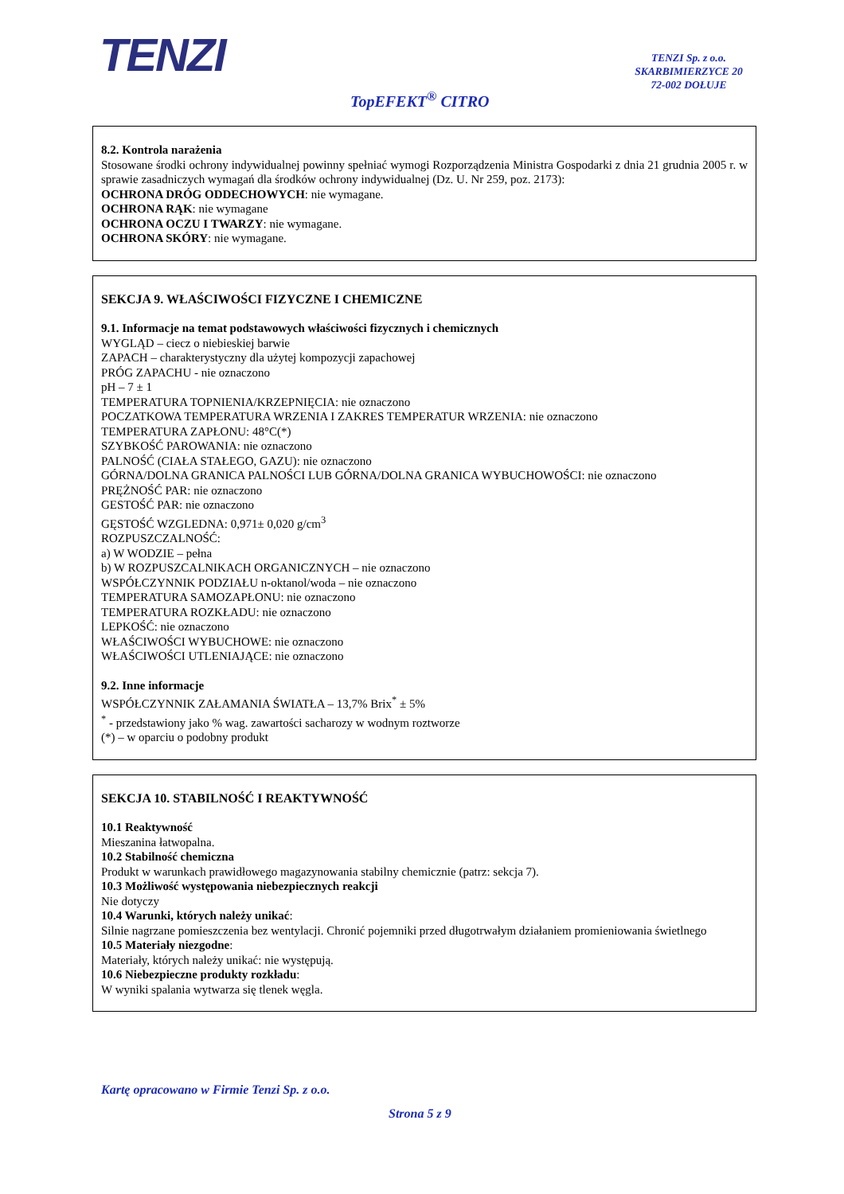TENZI
TENZI Sp. z o.o.
SKARBIMIERZYCE 20
72-002 DOŁUJE
TopEFEKT<sup>®</sup> CITRO
8.2. Kontrola narażenia
Stosowane środki ochrony indywidualnej powinny spełniać wymogi Rozporządzenia Ministra Gospodarki z dnia 21 grudnia 2005 r. w sprawie zasadniczych wymagań dla środków ochrony indywidualnej (Dz. U. Nr 259, poz. 2173):
OCHRONA DRÓG ODDECHOWYCH: nie wymagane.
OCHRONA RĄK: nie wymagane
OCHRONA OCZU I TWARZY: nie wymagane.
OCHRONA SKÓRY: nie wymagane.
SEKCJA 9. WŁAŚCIWOŚCI FIZYCZNE I CHEMICZNE
9.1. Informacje na temat podstawowych właściwości fizycznych i chemicznych
WYGLĄD – ciecz o niebieskiej barwie
ZAPACH – charakterystyczny dla użytej kompozycji zapachowej
PRÓG ZAPACHU - nie oznaczono
pH – 7 ± 1
TEMPERATURA TOPNIENIA/KRZEPNIĘCIA: nie oznaczono
POCZATKOWA TEMPERATURA WRZENIA I ZAKRES TEMPERATUR WRZENIA: nie oznaczono
TEMPERATURA ZAPŁONU: 48°C(*)
SZYBKOŚĆ PAROWANIA: nie oznaczono
PALNOŚĆ (CIAŁA STAŁEGO, GAZU): nie oznaczono
GÓRNA/DOLNA GRANICA PALNOŚCI LUB GÓRNA/DOLNA GRANICA WYBUCHOWOŚCI: nie oznaczono
PRĘŻNOŚĆ PAR: nie oznaczono
GESTOŚĆ PAR: nie oznaczono
GĘSTOŚĆ WZGLEDNA: 0,971± 0,020 g/cm<sup>3</sup>
ROZPUSZCZALNOŚĆ:
a) W WODZIE – pełna
b) W ROZPUSZCALNIKACH ORGANICZNYCH – nie oznaczono
WSPÓŁCZYNNIK PODZIAŁU n-oktanol/woda – nie oznaczono
TEMPERATURA SAMOZAPŁONU: nie oznaczono
TEMPERATURA ROZKŁADU: nie oznaczono
LEPKOŚĆ: nie oznaczono
WŁAŚCIWOŚCI WYBUCHOWE: nie oznaczono
WŁAŚCIWOŚCI UTLENIAJĄCE: nie oznaczono
9.2. Inne informacje
WSPÓŁCZYNNIK ZAŁAMANIA ŚWIATŁA – 13,7% Brix<sup>*</sup> ± 5%
<sup>*</sup> - przedstawiony jako % wag. zawartości sacharozy w wodnym roztworze
(*) – w oparciu o podobny produkt
SEKCJA 10. STABILNOŚĆ I REAKTYWNOŚĆ
10.1 Reaktywność
Mieszanina łatwopalna.
10.2 Stabilność chemiczna
Produkt w warunkach prawidłowego magazynowania stabilny chemicznie (patrz: sekcja 7).
10.3 Możliwość występowania niebezpiecznych reakcji
Nie dotyczy
10.4 Warunki, których należy unikać:
Silnie nagrzane pomieszczenia bez wentylacji. Chronić pojemniki przed długotrwałym działaniem promieniowania świetlnego
10.5 Materiały niezgodne:
Materiały, których należy unikać: nie występują.
10.6 Niebezpieczne produkty rozkładu:
W wyniki spalania wytwarza się tlenek węgla.
Kartę opracowano w Firmie Tenzi Sp. z o.o.
Strona 5 z 9